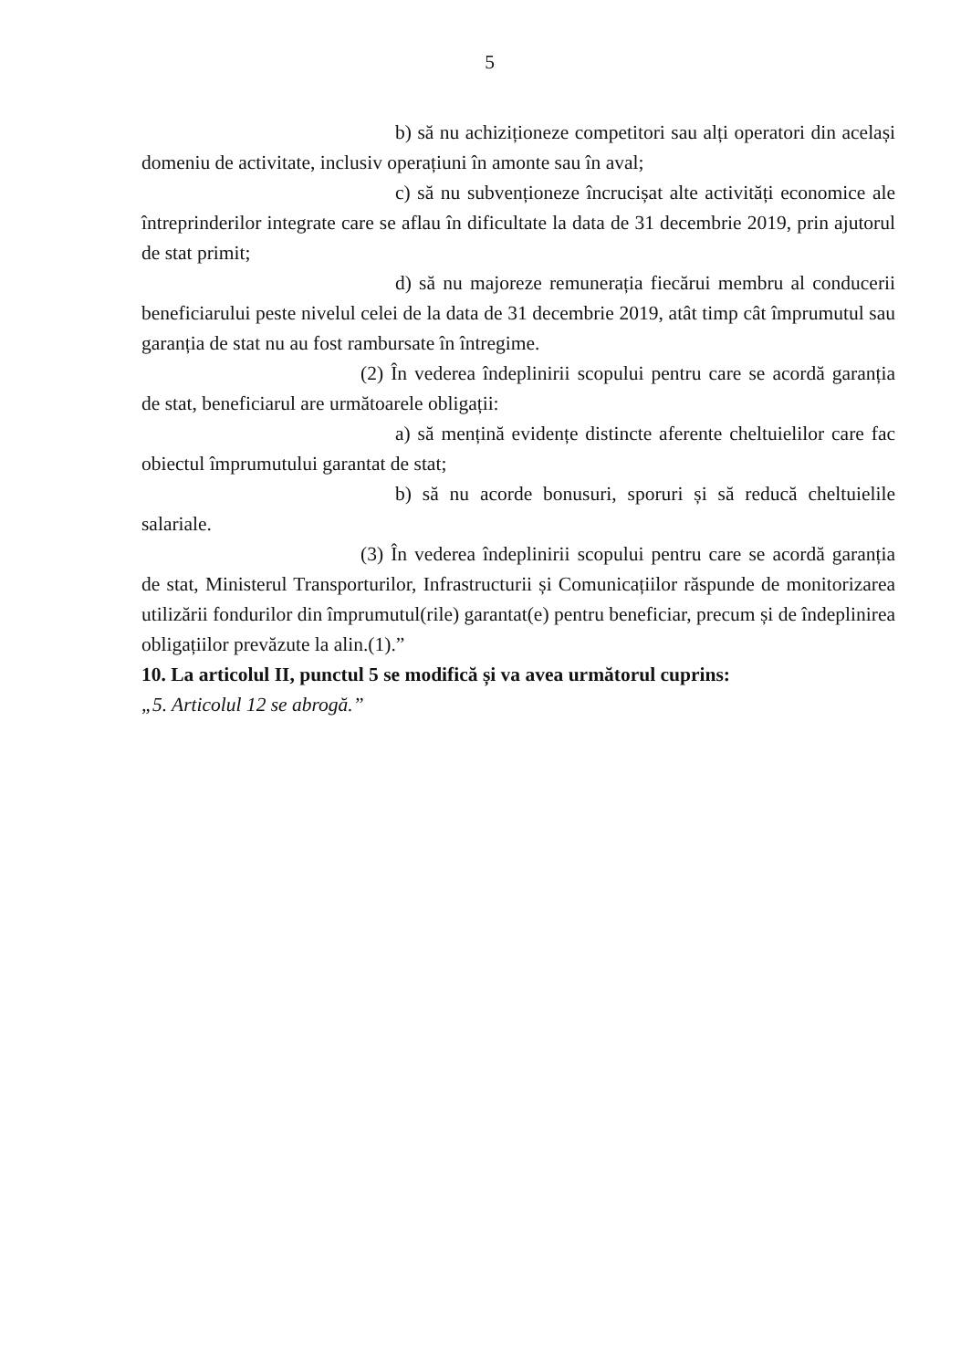5
b) să nu achiziționeze competitori sau alți operatori din același domeniu de activitate, inclusiv operațiuni în amonte sau în aval;
c) să nu subvenționeze încrucișat alte activități economice ale întreprinderilor integrate care se aflau în dificultate la data de 31 decembrie 2019, prin ajutorul de stat primit;
d) să nu majoreze remunerația fiecărui membru al conducerii beneficiarului peste nivelul celei de la data de 31 decembrie 2019, atât timp cât împrumutul sau garanția de stat nu au fost rambursate în întregime.
(2) În vederea îndeplinirii scopului pentru care se acordă garanția de stat, beneficiarul are următoarele obligații:
a) să mențină evidențe distincte aferente cheltuielilor care fac obiectul împrumutului garantat de stat;
b) să nu acorde bonusuri, sporuri și să reducă cheltuielile salariale.
(3) În vederea îndeplinirii scopului pentru care se acordă garanția de stat, Ministerul Transporturilor, Infrastructurii și Comunicațiilor răspunde de monitorizarea utilizării fondurilor din împrumutul(rile) garantat(e) pentru beneficiar, precum și de îndeplinirea obligațiilor prevăzute la alin.(1).”
10. La articolul II, punctul 5 se modifică și va avea următorul cuprins:
„5. Articolul 12 se abrogă.”